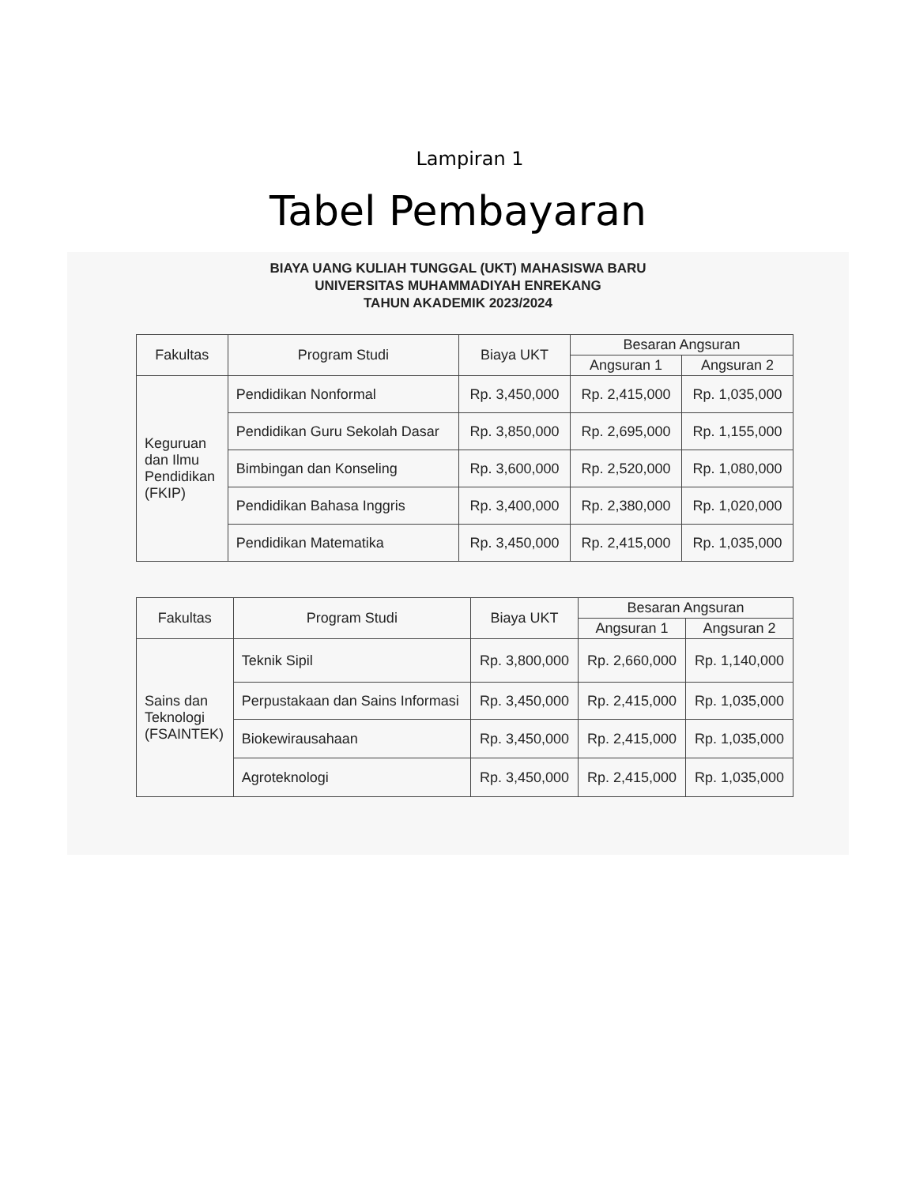Lampiran 1
Tabel Pembayaran
BIAYA UANG KULIAH TUNGGAL (UKT) MAHASISWA BARU
UNIVERSITAS MUHAMMADIYAH ENREKANG
TAHUN AKADEMIK 2023/2024
| Fakultas | Program Studi | Biaya UKT | Besaran Angsuran | |
| --- | --- | --- | --- | --- |
| | | | Angsuran 1 | Angsuran 2 |
| Keguruan dan Ilmu Pendidikan (FKIP) | Pendidikan Nonformal | Rp. 3,450,000 | Rp. 2,415,000 | Rp. 1,035,000 |
| | Pendidikan Guru Sekolah Dasar | Rp. 3,850,000 | Rp. 2,695,000 | Rp. 1,155,000 |
| | Bimbingan dan Konseling | Rp. 3,600,000 | Rp. 2,520,000 | Rp. 1,080,000 |
| | Pendidikan Bahasa Inggris | Rp. 3,400,000 | Rp. 2,380,000 | Rp. 1,020,000 |
| | Pendidikan Matematika | Rp. 3,450,000 | Rp. 2,415,000 | Rp. 1,035,000 |
| Fakultas | Program Studi | Biaya UKT | Besaran Angsuran | |
| --- | --- | --- | --- | --- |
| | | | Angsuran 1 | Angsuran 2 |
| Sains dan Teknologi (FSAINTEK) | Teknik Sipil | Rp. 3,800,000 | Rp. 2,660,000 | Rp. 1,140,000 |
| | Perpustakaan dan Sains Informasi | Rp. 3,450,000 | Rp. 2,415,000 | Rp. 1,035,000 |
| | Biokewirausahaan | Rp. 3,450,000 | Rp. 2,415,000 | Rp. 1,035,000 |
| | Agroteknologi | Rp. 3,450,000 | Rp. 2,415,000 | Rp. 1,035,000 |